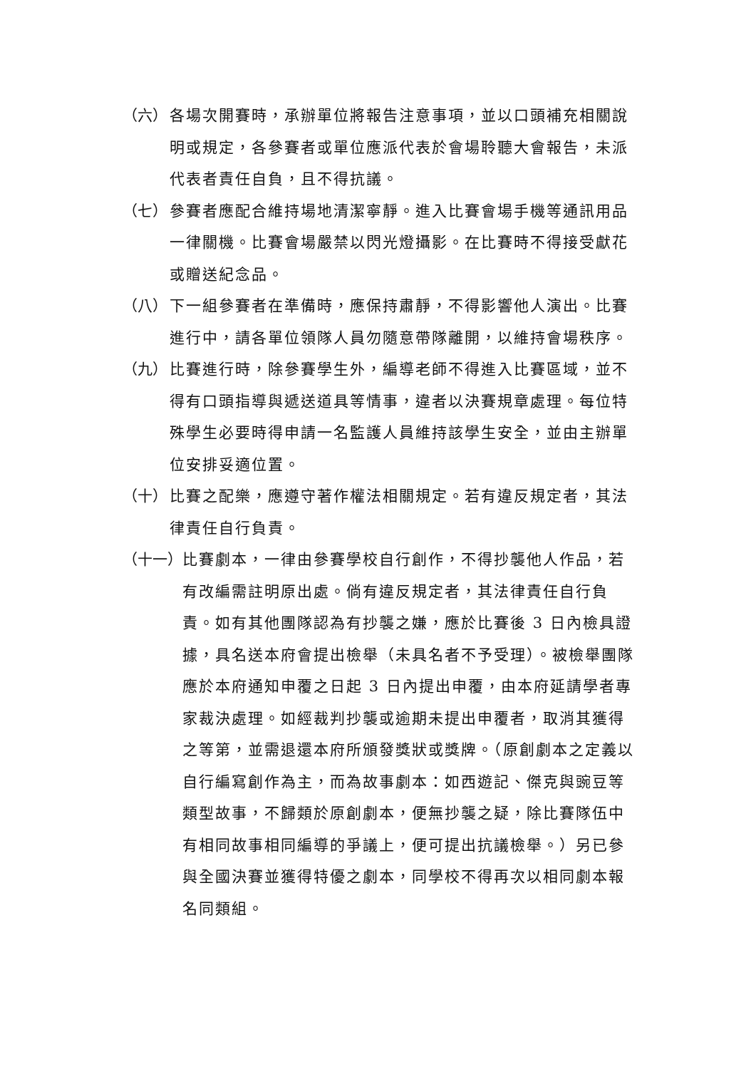（六） 各場次開賽時，承辦單位將報告注意事項，並以口頭補充相關說明或規定，各參賽者或單位應派代表於會場聆聽大會報告，未派代表者責任自負，且不得抗議。
（七） 參賽者應配合維持場地清潔寧靜。進入比賽會場手機等通訊用品一律關機。比賽會場嚴禁以閃光燈攝影。在比賽時不得接受獻花或贈送紀念品。
（八） 下一組參賽者在準備時，應保持肅靜，不得影響他人演出。比賽進行中，請各單位領隊人員勿隨意帶隊離開，以維持會場秩序。
（九） 比賽進行時，除參賽學生外，編導老師不得進入比賽區域，並不得有口頭指導與遞送道具等情事，違者以決賽規章處理。每位特殊學生必要時得申請一名監護人員維持該學生安全，並由主辦單位安排妥適位置。
（十） 比賽之配樂，應遵守著作權法相關規定。若有違反規定者，其法律責任自行負責。
（十一） 比賽劇本，一律由參賽學校自行創作，不得抄襲他人作品，若有改編需註明原出處。倘有違反規定者，其法律責任自行負責。如有其他團隊認為有抄襲之嫌，應於比賽後 3 日內檢具證據，具名送本府會提出檢舉（未具名者不予受理）。被檢舉團隊應於本府通知申覆之日起 3 日內提出申覆，由本府延請學者專家裁決處理。如經裁判抄襲或逾期未提出申覆者，取消其獲得之等第，並需退還本府所頒發獎狀或獎牌。（原創劇本之定義以自行編寫創作為主，而為故事劇本：如西遊記、傑克與豌豆等類型故事，不歸類於原創劇本，便無抄襲之疑，除比賽隊伍中有相同故事相同編導的爭議上，便可提出抗議檢舉。）另已參與全國決賽並獲得特優之劇本，同學校不得再次以相同劇本報名同類組。